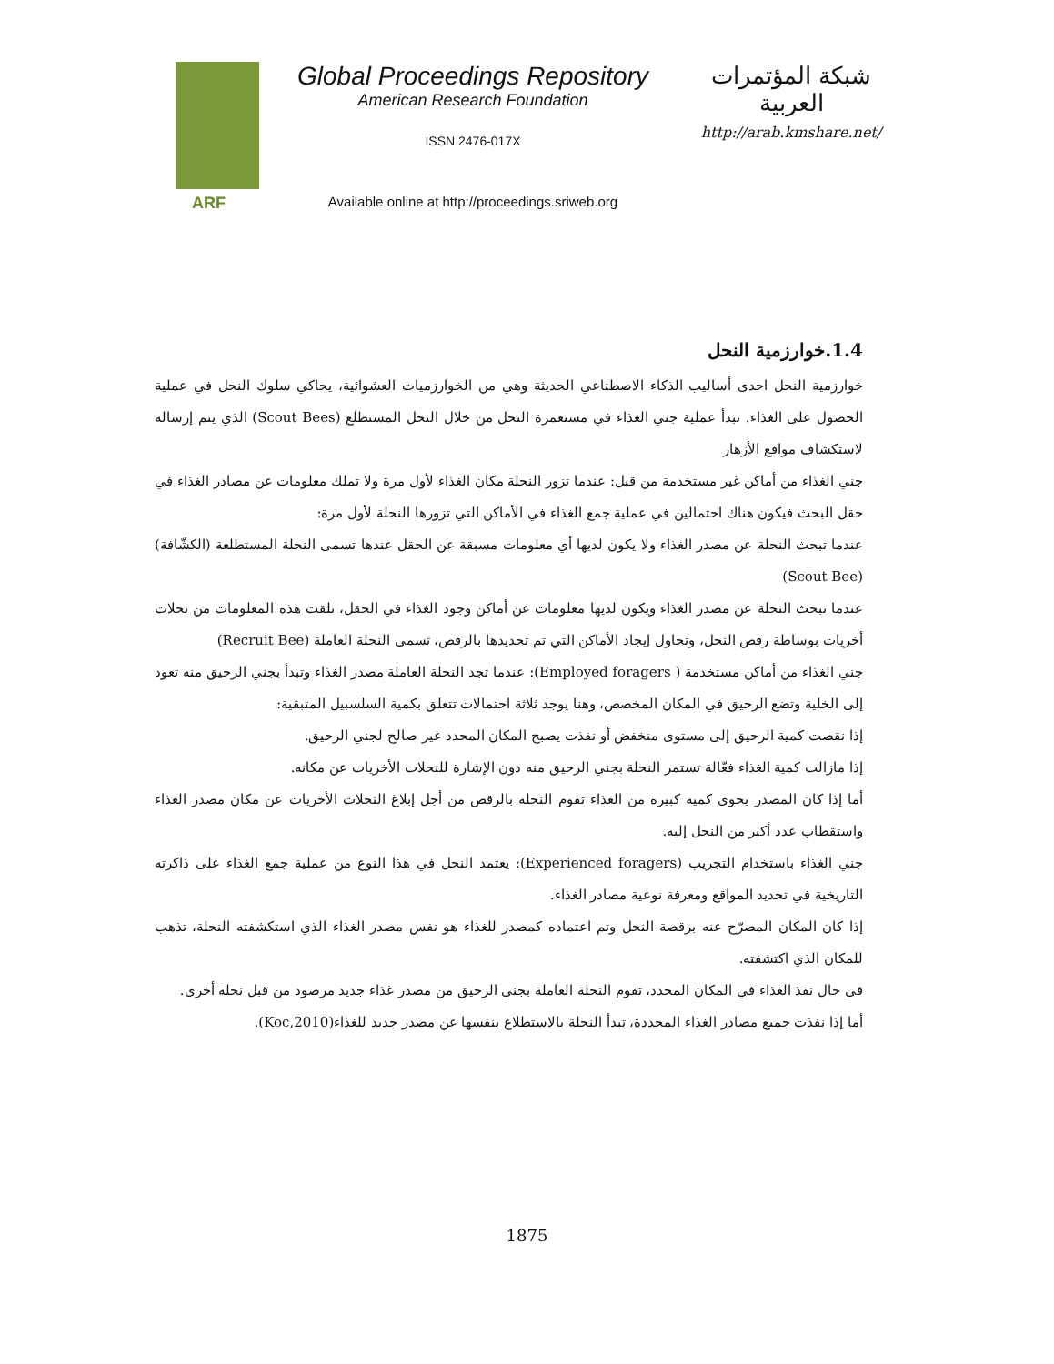ARF
Global Proceedings Repository
American Research Foundation
ISSN 2476-017X
Available online at http://proceedings.sriweb.org
شبكة المؤتمرات العربية
http://arab.kmshare.net/
1.4.خوارزمية النحل
خوارزمية النحل احدى أساليب الذكاء الاصطناعي الحديثة وهي من الخوارزميات العشوائية، يحاكي سلوك النحل في عملية الحصول على الغذاء. تبدأ عملية جني الغذاء في مستعمرة النحل من خلال النحل المستطلع (Scout Bees) الذي يتم إرساله لاستكشاف مواقع الأزهار
جني الغذاء من أماكن غير مستخدمة من قبل: عندما تزور النحلة مكان الغذاء لأول مرة ولا تملك معلومات عن مصادر الغذاء في حقل البحث فيكون هناك احتمالين في عملية جمع الغذاء في الأماكن التي تزورها النحلة لأول مرة:
عندما تبحث النحلة عن مصدر الغذاء ولا يكون لديها أي معلومات مسبقة عن الحقل عندها تسمى النحلة المستطلعة (الكشّافة) (Scout Bee)
عندما تبحث النحلة عن مصدر الغذاء ويكون لديها معلومات عن أماكن وجود الغذاء في الحقل، تلقت هذه المعلومات من نحلات أخريات بوساطة رقص النحل، وتحاول إيجاد الأماكن التي تم تحديدها بالرقص، تسمى النحلة العاملة (Recruit Bee)
جني الغذاء من أماكن مستخدمة ( Employed foragers): عندما تجد النحلة العاملة مصدر الغذاء وتبدأ بجني الرحيق منه تعود إلى الخلية وتضع الرحيق في المكان المخصص، وهنا يوجد ثلاثة احتمالات تتعلق بكمية السلسبيل المتبقية:
إذا نقصت كمية الرحيق إلى مستوى منخفض أو نفذت يصبح المكان المحدد غير صالح لجني الرحيق.
إذا مازالت كمية الغذاء فعّالة تستمر النحلة بجني الرحيق منه دون الإشارة للنحلات الأخريات عن مكانه.
أما إذا كان المصدر يحوي كمية كبيرة من الغذاء تقوم النحلة بالرقص من أجل إبلاغ النحلات الأخريات عن مكان مصدر الغذاء واستقطاب عدد أكبر من النحل إليه.
جني الغذاء باستخدام التجريب (Experienced foragers): يعتمد النحل في هذا النوع من عملية جمع الغذاء على ذاكرته التاريخية في تحديد المواقع ومعرفة نوعية مصادر الغذاء.
إذا كان المكان المصرّح عنه برقصة النحل وتم اعتماده كمصدر للغذاء هو نفس مصدر الغذاء الذي استكشفته النحلة، تذهب للمكان الذي اكتشفته.
في حال نفذ الغذاء في المكان المحدد، تقوم النحلة العاملة بجني الرحيق من مصدر غذاء جديد مرصود من قبل نحلة أخرى.
أما إذا نفذت جميع مصادر الغذاء المحددة، تبدأ النحلة بالاستطلاع بنفسها عن مصدر جديد للغذاء(Koc,2010).
1875